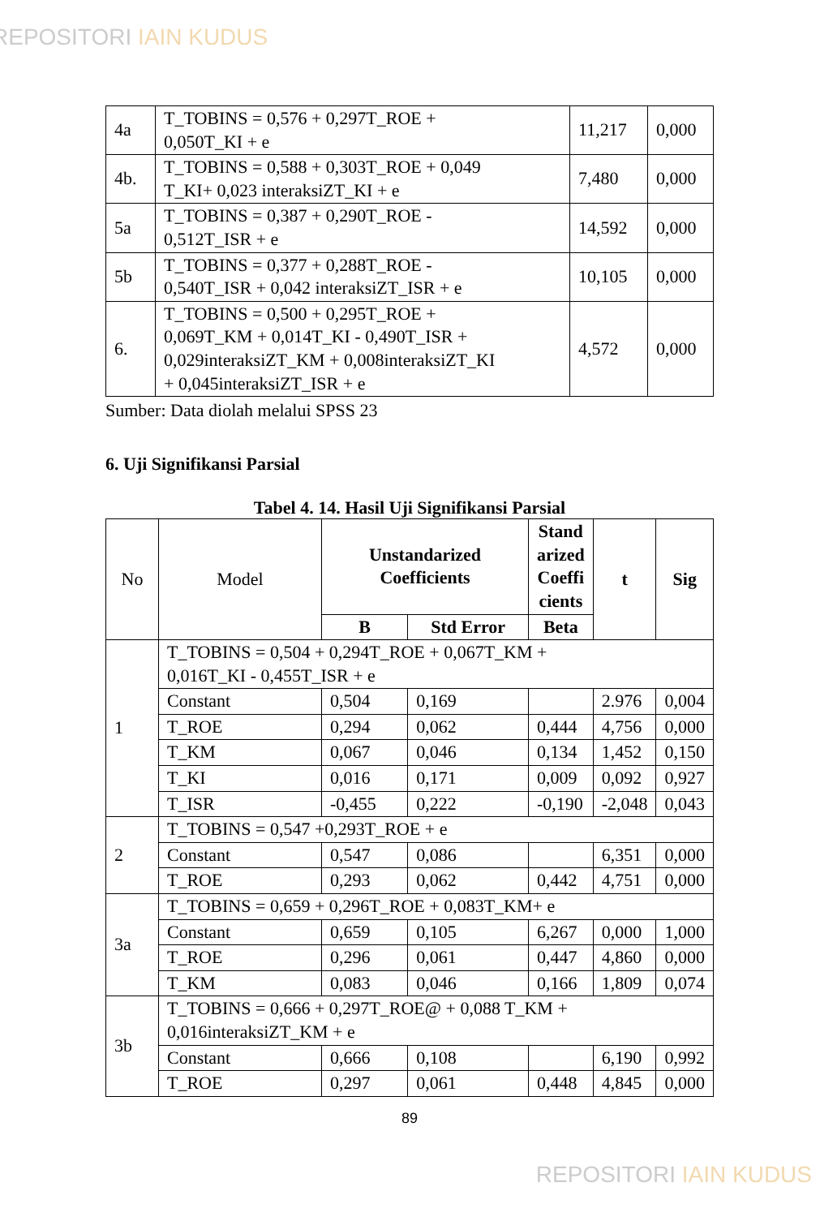REPOSITORI IAIN KUDUS
| 4a | T_TOBINS = 0,576 + 0,297T_ROE + 0,050T_KI + e | 11,217 | 0,000 |
| 4b. | T_TOBINS = 0,588 + 0,303T_ROE + 0,049 T_KI+ 0,023 interaksiZT_KI + e | 7,480 | 0,000 |
| 5a | T_TOBINS = 0,387 + 0,290T_ROE - 0,512T_ISR + e | 14,592 | 0,000 |
| 5b | T_TOBINS = 0,377 + 0,288T_ROE - 0,540T_ISR + 0,042 interaksiZT_ISR + e | 10,105 | 0,000 |
| 6. | T_TOBINS = 0,500 + 0,295T_ROE + 0,069T_KM + 0,014T_KI - 0,490T_ISR + 0,029interaksiZT_KM + 0,008interaksiZT_KI + 0,045interaksiZT_ISR + e | 4,572 | 0,000 |
Sumber: Data diolah melalui SPSS 23
6. Uji Signifikansi Parsial
Tabel 4. 14. Hasil Uji Signifikansi Parsial
| No | Model | Unstandarized Coefficients | | Stand arized Coeffi cients | t | Sig |
| | | B | Std Error | Beta | | |
| 1 | T_TOBINS = 0,504 + 0,294T_ROE + 0,067T_KM + 0,016T_KI - 0,455T_ISR + e | | | | | |
| | Constant | 0,504 | 0,169 | | 2.976 | 0,004 |
| | T_ROE | 0,294 | 0,062 | 0,444 | 4,756 | 0,000 |
| | T_KM | 0,067 | 0,046 | 0,134 | 1,452 | 0,150 |
| | T_KI | 0,016 | 0,171 | 0,009 | 0,092 | 0,927 |
| | T_ISR | -0,455 | 0,222 | -0,190 | -2,048 | 0,043 |
| 2 | T_TOBINS = 0,547 +0,293T_ROE + e | | | | | |
| | Constant | 0,547 | 0,086 | | 6,351 | 0,000 |
| | T_ROE | 0,293 | 0,062 | 0,442 | 4,751 | 0,000 |
| 3a | T_TOBINS = 0,659 + 0,296T_ROE + 0,083T_KM+ e | | | | | |
| | Constant | 0,659 | 0,105 | 6,267 | 0,000 | 1,000 |
| | T_ROE | 0,296 | 0,061 | 0,447 | 4,860 | 0,000 |
| | T_KM | 0,083 | 0,046 | 0,166 | 1,809 | 0,074 |
| 3b | T_TOBINS = 0,666 + 0,297T_ROE@ + 0,088 T_KM + 0,016interaksiZT_KM + e | | | | | |
| | Constant | 0,666 | 0,108 | | 6,190 | 0,992 |
| | T_ROE | 0,297 | 0,061 | 0,448 | 4,845 | 0,000 |
89
REPOSITORI IAIN KUDUS